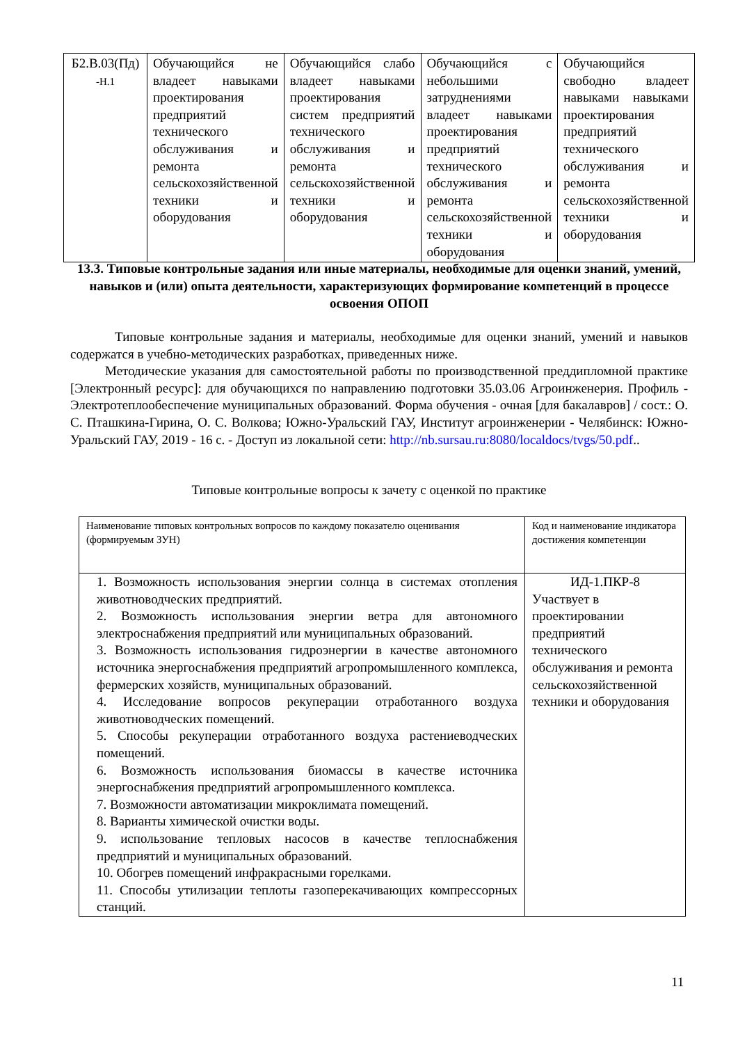| Б2.В.03(Пд) -Н.1 | Обучающийся не владеет навыками проектирования предприятий технического обслуживания и ремонта сельскохозяйственной техники и оборудования | Обучающийся слабо владеет навыками проектирования систем предприятий технического обслуживания и ремонта сельскохозяйственной техники и оборудования | Обучающийся с небольшими затруднениями владеет навыками проектирования предприятий технического обслуживания и ремонта сельскохозяйственной техники и оборудования | Обучающийся свободно владеет навыками навыками проектирования предприятий технического обслуживания и ремонта сельскохозяйственной техники и оборудования |
13.3. Типовые контрольные задания или иные материалы, необходимые для оценки знаний, умений, навыков и (или) опыта деятельности, характеризующих формирование компетенций в процессе освоения ОПОП
Типовые контрольные задания и материалы, необходимые для оценки знаний, умений и навыков содержатся в учебно-методических разработках, приведенных ниже.
Методические указания для самостоятельной работы по производственной преддипломной практике [Электронный ресурс]: для обучающихся по направлению подготовки 35.03.06 Агроинженерия. Профиль - Электротеплообеспечение муниципальных образований. Форма обучения - очная [для бакалавров] / сост.: О. С. Пташкина-Гирина, О. С. Волкова; Южно-Уральский ГАУ, Институт агроинженерии - Челябинск: Южно-Уральский ГАУ, 2019 - 16 с. - Доступ из локальной сети: http://nb.sursau.ru:8080/localdocs/tvgs/50.pdf..
Типовые контрольные вопросы к зачету с оценкой по практике
| Наименование типовых контрольных вопросов по каждому показателю оценивания (формируемым ЗУН) | Код и наименование индикатора достижения компетенции |
| --- | --- |
| 1. Возможность использования энергии солнца в системах отопления животноводческих предприятий. 2. Возможность использования энергии ветра для автономного электроснабжения предприятий или муниципальных образований. 3. Возможность использования гидроэнергии в качестве автономного источника энергоснабжения предприятий агропромышленного комплекса, фермерских хозяйств, муниципальных образований. 4. Исследование вопросов рекуперации отработанного воздуха животноводческих помещений. 5. Способы рекуперации отработанного воздуха растениеводческих помещений. 6. Возможность использования биомассы в качестве источника энергоснабжения предприятий агропромышленного комплекса. 7. Возможности автоматизации микроклимата помещений. 8. Варианты химической очистки воды. 9. использование тепловых насосов в качестве теплоснабжения предприятий и муниципальных образований. 10. Обогрев помещений инфракрасными горелками. 11. Способы утилизации теплоты газоперекачивающих компрессорных станций. | ИД-1.ПКР-8 Участвует в проектировании предприятий технического обслуживания и ремонта сельскохозяйственной техники и оборудования |
11